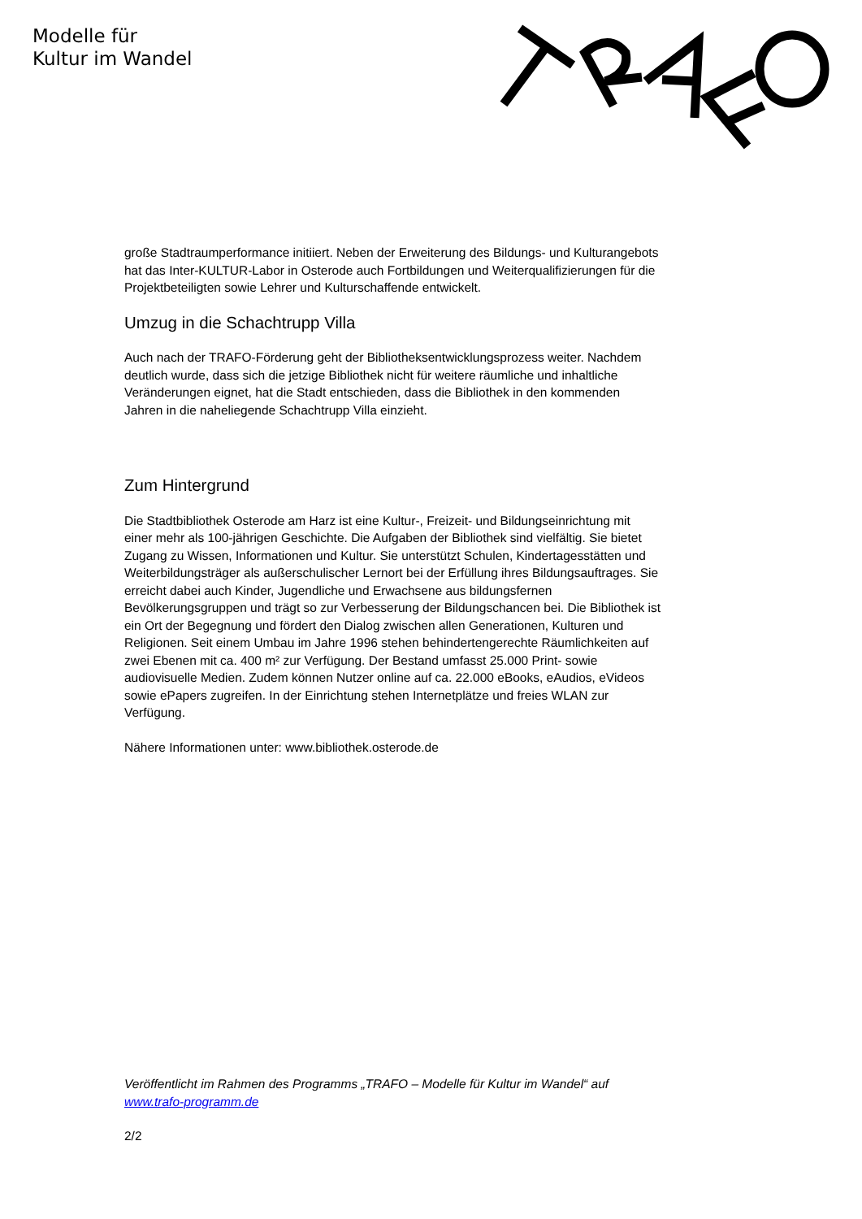Modelle für
Kultur im Wandel
große Stadtraumperformance initiiert. Neben der Erweiterung des Bildungs- und Kulturangebots hat das Inter-KULTUR-Labor in Osterode auch Fortbildungen und Weiterqualifizierungen für die Projektbeteiligten sowie Lehrer und Kulturschaffende entwickelt.
Umzug in die Schachtrupp Villa
Auch nach der TRAFO-Förderung geht der Bibliotheksentwicklungsprozess weiter. Nachdem deutlich wurde, dass sich die jetzige Bibliothek nicht für weitere räumliche und inhaltliche Veränderungen eignet, hat die Stadt entschieden, dass die Bibliothek in den kommenden Jahren in die naheliegende Schachtrupp Villa einzieht.
Zum Hintergrund
Die Stadtbibliothek Osterode am Harz ist eine Kultur-, Freizeit- und Bildungseinrichtung mit einer mehr als 100-jährigen Geschichte. Die Aufgaben der Bibliothek sind vielfältig. Sie bietet Zugang zu Wissen, Informationen und Kultur. Sie unterstützt Schulen, Kindertagesstätten und Weiterbildungsträger als außerschulischer Lernort bei der Erfüllung ihres Bildungsauftrages. Sie erreicht dabei auch Kinder, Jugendliche und Erwachsene aus bildungsfernen Bevölkerungsgruppen und trägt so zur Verbesserung der Bildungschancen bei. Die Bibliothek ist ein Ort der Begegnung und fördert den Dialog zwischen allen Generationen, Kulturen und Religionen. Seit einem Umbau im Jahre 1996 stehen behindertengerechte Räumlichkeiten auf zwei Ebenen mit ca. 400 m² zur Verfügung. Der Bestand umfasst 25.000 Print- sowie audiovisuelle Medien. Zudem können Nutzer online auf ca. 22.000 eBooks, eAudios, eVideos sowie ePapers zugreifen. In der Einrichtung stehen Internetplätze und freies WLAN zur Verfügung.
Nähere Informationen unter: www.bibliothek.osterode.de
Veröffentlicht im Rahmen des Programms „TRAFO – Modelle für Kultur im Wandel“ auf www.trafo-programm.de
2/2